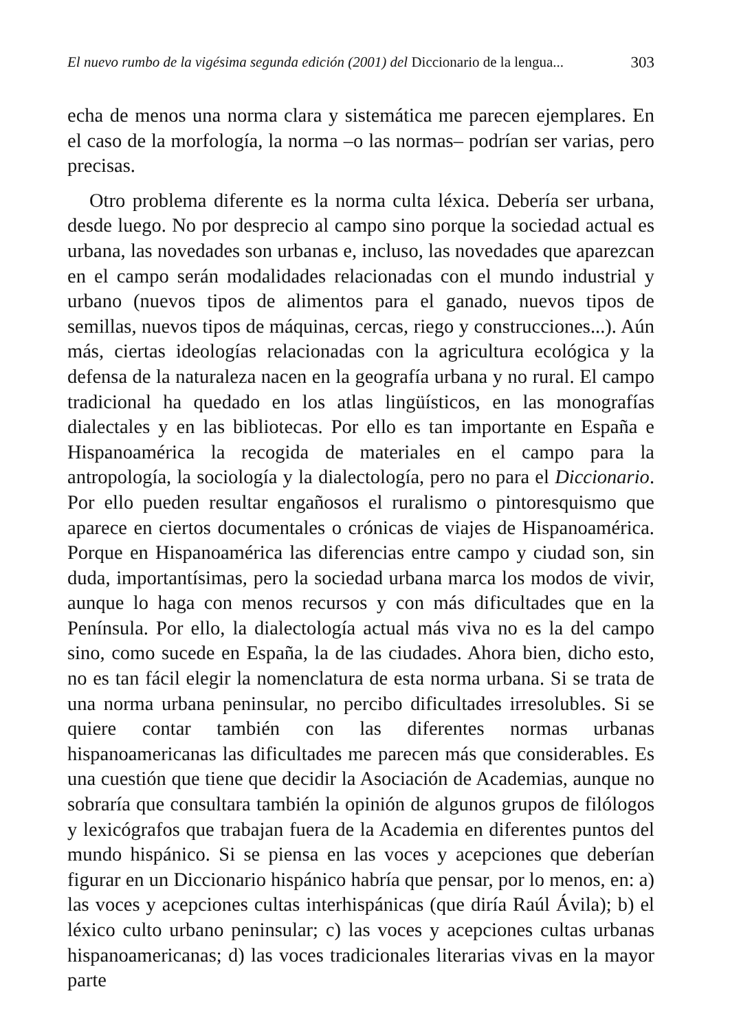El nuevo rumbo de la vigésima segunda edición (2001) del Diccionario de la lengua... 303
echa de menos una norma clara y sistemática me parecen ejemplares. En el caso de la morfología, la norma –o las normas– podrían ser varias, pero precisas.
Otro problema diferente es la norma culta léxica. Debería ser urbana, desde luego. No por desprecio al campo sino porque la sociedad actual es urbana, las novedades son urbanas e, incluso, las novedades que aparezcan en el campo serán modalidades relacionadas con el mundo industrial y urbano (nuevos tipos de alimentos para el ganado, nuevos tipos de semillas, nuevos tipos de máquinas, cercas, riego y construcciones...). Aún más, ciertas ideologías relacionadas con la agricultura ecológica y la defensa de la naturaleza nacen en la geografía urbana y no rural. El campo tradicional ha quedado en los atlas lingüísticos, en las monografías dialectales y en las bibliotecas. Por ello es tan importante en España e Hispanoamérica la recogida de materiales en el campo para la antropología, la sociología y la dialectología, pero no para el Diccionario. Por ello pueden resultar engañosos el ruralismo o pintoresquismo que aparece en ciertos documentales o crónicas de viajes de Hispanoamérica. Porque en Hispanoamérica las diferencias entre campo y ciudad son, sin duda, importantísimas, pero la sociedad urbana marca los modos de vivir, aunque lo haga con menos recursos y con más dificultades que en la Península. Por ello, la dialectología actual más viva no es la del campo sino, como sucede en España, la de las ciudades. Ahora bien, dicho esto, no es tan fácil elegir la nomenclatura de esta norma urbana. Si se trata de una norma urbana peninsular, no percibo dificultades irresolubles. Si se quiere contar también con las diferentes normas urbanas hispanoamericanas las dificultades me parecen más que considerables. Es una cuestión que tiene que decidir la Asociación de Academias, aunque no sobraría que consultara también la opinión de algunos grupos de filólogos y lexicógrafos que trabajan fuera de la Academia en diferentes puntos del mundo hispánico. Si se piensa en las voces y acepciones que deberían figurar en un Diccionario hispánico habría que pensar, por lo menos, en: a) las voces y acepciones cultas interhispánicas (que diría Raúl Ávila); b) el léxico culto urbano peninsular; c) las voces y acepciones cultas urbanas hispanoamericanas; d) las voces tradicionales literarias vivas en la mayor parte